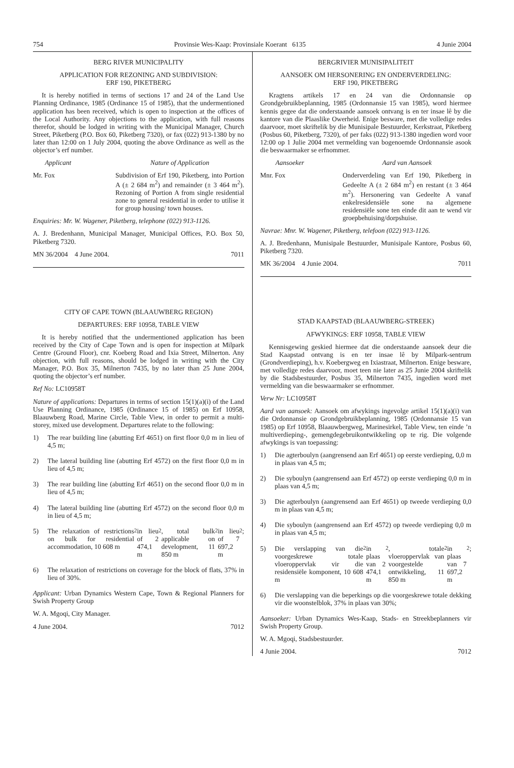754 Provinsie Wes-Kaap: Provinsiale Koerant 6135 4 Junie 2004
BERG RIVER MUNICIPALITY
APPLICATION FOR REZONING AND SUBDIVISION:
ERF 190, PIKETBERG
It is hereby notified in terms of sections 17 and 24 of the Land Use Planning Ordinance, 1985 (Ordinance 15 of 1985), that the undermentioned application has been received, which is open to inspection at the offices of the Local Authority. Any objections to the application, with full reasons therefor, should be lodged in writing with the Municipal Manager, Church Street, Piketberg (P.O. Box 60, Piketberg 7320), or fax (022) 913-1380 by no later than 12:00 on 1 July 2004, quoting the above Ordinance as well as the objector’s erf number.
Applicant Nature of Application
Mr. Fox Subdivision of Erf 190, Piketberg, into Portion A (± 2 684 m<sup>2</sup>) and remainder (± 3 464 m<sup>2</sup>). Rezoning of Portion A from single residential zone to general residential in order to utilise it for group housing/ town houses.
Enquiries: Mr. W. Wagener, Piketberg, telephone (022) 913-1126.
A. J. Bredenhann, Municipal Manager, Municipal Offices, P.O. Box 50, Piketberg 7320.
MN 36/2004 4 June 2004. 7011
CITY OF CAPE TOWN (BLAAUWBERG REGION)
DEPARTURES: ERF 10958, TABLE VIEW
It is hereby notified that the undermentioned application has been received by the City of Cape Town and is open for inspection at Milpark Centre (Ground Floor), cnr. Koeberg Road and Ixia Street, Milnerton. Any objection, with full reasons, should be lodged in writing with the City Manager, P.O. Box 35, Milnerton 7435, by no later than 25 June 2004, quoting the objector’s erf number.
Ref No: LC10958T
Nature of applications: Departures in terms of section 15(1)(a)(i) of the Land Use Planning Ordinance, 1985 (Ordinance 15 of 1985) on Erf 10958, Blaauwberg Road, Marine Circle, Table View, in order to permit a multi-storey, mixed use development. Departures relate to the following:
1) The rear building line (abutting Erf 4651) on first floor 0,0 m in lieu of 4,5 m;
2) The lateral building line (abutting Erf 4572) on the first floor 0,0 m in lieu of 4,5 m;
3) The rear building line (abutting Erf 4651) on the second floor 0,0 m in lieu of 4,5 m;
4) The lateral building line (abutting Erf 4572) on the second floor 0,0 m in lieu of 4,5 m;
5) The relaxation of restrictions on bulk for residential accommodation, 10 608 m<sup>2</sup> in lieu of 2 474,1 m<sup>2</sup>, total bulk applicable on development, 11 850 m<sup>2</sup> in lieu of 7 697,2 m<sup>2</sup>;
6) The relaxation of restrictions on coverage for the block of flats, 37% in lieu of 30%.
Applicant: Urban Dynamics Western Cape, Town & Regional Planners for Swish Property Group
W. A. Mgoqi, City Manager.
4 June 2004. 7012
BERGRIVIER MUNISIPALITEIT
AANSOEK OM HERSONERING EN ONDERVERDELING:
ERF 190, PIKETBERG
Kragtens artikels 17 en 24 van die Ordonnansie op Grondgebruikbeplanning, 1985 (Ordonnansie 15 van 1985), word hiermee kennis gegee dat die onderstaande aansoek ontvang is en ter insae lê by die kantore van die Plaaslike Owerheid. Enige besware, met die volledige redes daarvoor, moet skriftelik by die Munisipale Bestuurder, Kerkstraat, Piketberg (Posbus 60, Piketberg, 7320), of per faks (022) 913-1380 ingedien word voor 12:00 op 1 Julie 2004 met vermelding van bogenoemde Ordonnansie asook die beswaarmaker se erfnommer.
Aansoeker Aard van Aansoek
Mnr. Fox Onderverdeling van Erf 190, Piketberg in Gedeelte A (± 2 684 m<sup>2</sup>) en restant (± 3 464 m<sup>2</sup>). Hersonering van Gedeelte A vanaf enkelresidensiële sone na algemene residensiële sone ten einde dit aan te wend vir groepbehuising/dorpshuise.
Navrae: Mnr. W. Wagener, Piketberg, telefoon (022) 913-1126.
A. J. Bredenhann, Munisipale Bestuurder, Munisipale Kantore, Posbus 60, Piketberg 7320.
MK 36/2004 4 Junie 2004. 7011
STAD KAAPSTAD (BLAAUWBERG-STREEK)
AFWYKINGS: ERF 10958, TABLE VIEW
Kennisgewing geskied hiermee dat die onderstaande aansoek deur die Stad Kaapstad ontvang is en ter insae lê by Milpark-sentrum (Grondverdieping), h.v. Koebergweg en Ixiastraat, Milnerton. Enige besware, met volledige redes daarvoor, moet teen nie later as 25 Junie 2004 skriftelik by die Stadsbestuurder, Posbus 35, Milnerton 7435, ingedien word met vermelding van die beswaarmaker se erfnommer.
Verw Nr: LC10958T
Aard van aansoek: Aansoek om afwykings ingevolge artikel 15(1)(a)(i) van die Ordonnansie op Grondgebruikbeplanning, 1985 (Ordonnansie 15 van 1985) op Erf 10958, Blaauwbergweg, Marinesirkel, Table View, ten einde ’n multiverdieping-, gemengdegebruikontwikkeling op te rig. Die volgende afwykings is van toepassing:
1) Die agterboulyn (aangrensend aan Erf 4651) op eerste verdieping, 0,0 m in plaas van 4,5 m;
2) Die syboulyn (aangrensend aan Erf 4572) op eerste verdieping 0,0 m in plaas van 4,5 m;
3) Die agterboulyn (aangrensend aan Erf 4651) op tweede verdieping 0,0 m in plaas van 4,5 m;
4) Die syboulyn (aangrensend aan Erf 4572) op tweede verdieping 0,0 m in plaas van 4,5 m;
5) Die verslapping van die voorgeskrewe totale vloeroppervlak vir die residensiële komponent, 10 608 m<sup>2</sup> in plaas van 2 474,1 m<sup>2</sup>, totale vloeroppervlak van voorgestelde ontwikkeling, 11 850 m<sup>2</sup> in plaas van 7 697,2 m<sup>2</sup>;
6) Die verslapping van die beperkings op die voorgeskrewe totale dekking vir die woonstelblok, 37% in plaas van 30%;
Aansoeker: Urban Dynamics Wes-Kaap, Stads- en Streekbeplanners vir Swish Property Group.
W. A. Mgoqi, Stadsbestuurder.
4 Junie 2004. 7012